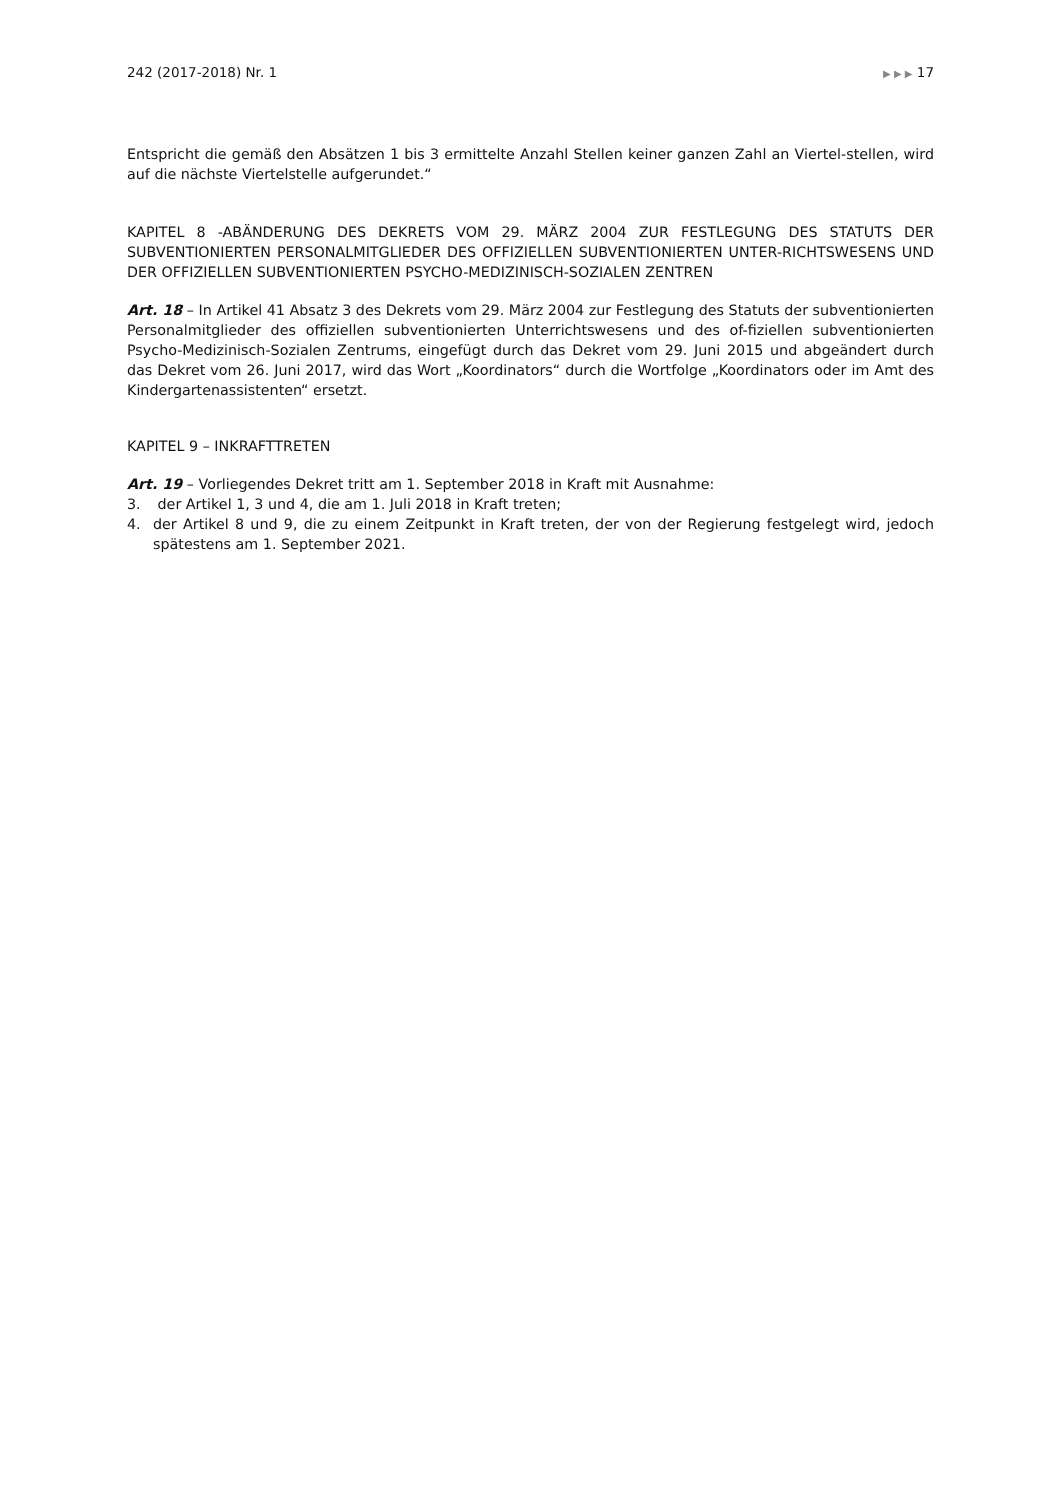242 (2017-2018) Nr. 1 ▶ ▶ ▶ 17
Entspricht die gemäß den Absätzen 1 bis 3 ermittelte Anzahl Stellen keiner ganzen Zahl an Viertel-stellen, wird auf die nächste Viertelstelle aufgerundet.“
KAPITEL 8 -ABÄNDERUNG DES DEKRETS VOM 29. MÄRZ 2004 ZUR FESTLEGUNG DES STATUTS DER SUBVENTIONIERTEN PERSONALMITGLIEDER DES OFFIZIELLEN SUBVENTIONIERTEN UNTER-RICHTSWESENS UND DER OFFIZIELLEN SUBVENTIONIERTEN PSYCHO-MEDIZINISCH-SOZIALEN ZENTREN
Art. 18 – In Artikel 41 Absatz 3 des Dekrets vom 29. März 2004 zur Festlegung des Statuts der subventionierten Personalmitglieder des offiziellen subventionierten Unterrichtswesens und des of-fiziellen subventionierten Psycho-Medizinisch-Sozialen Zentrums, eingefügt durch das Dekret vom 29. Juni 2015 und abgeändert durch das Dekret vom 26. Juni 2017, wird das Wort „Koordinators“ durch die Wortfolge „Koordinators oder im Amt des Kindergartenassistenten“ ersetzt.
KAPITEL 9 – INKRAFTTRETEN
Art. 19 – Vorliegendes Dekret tritt am 1. September 2018 in Kraft mit Ausnahme:
3. der Artikel 1, 3 und 4, die am 1. Juli 2018 in Kraft treten;
4. der Artikel 8 und 9, die zu einem Zeitpunkt in Kraft treten, der von der Regierung festgelegt wird, jedoch spätestens am 1. September 2021.